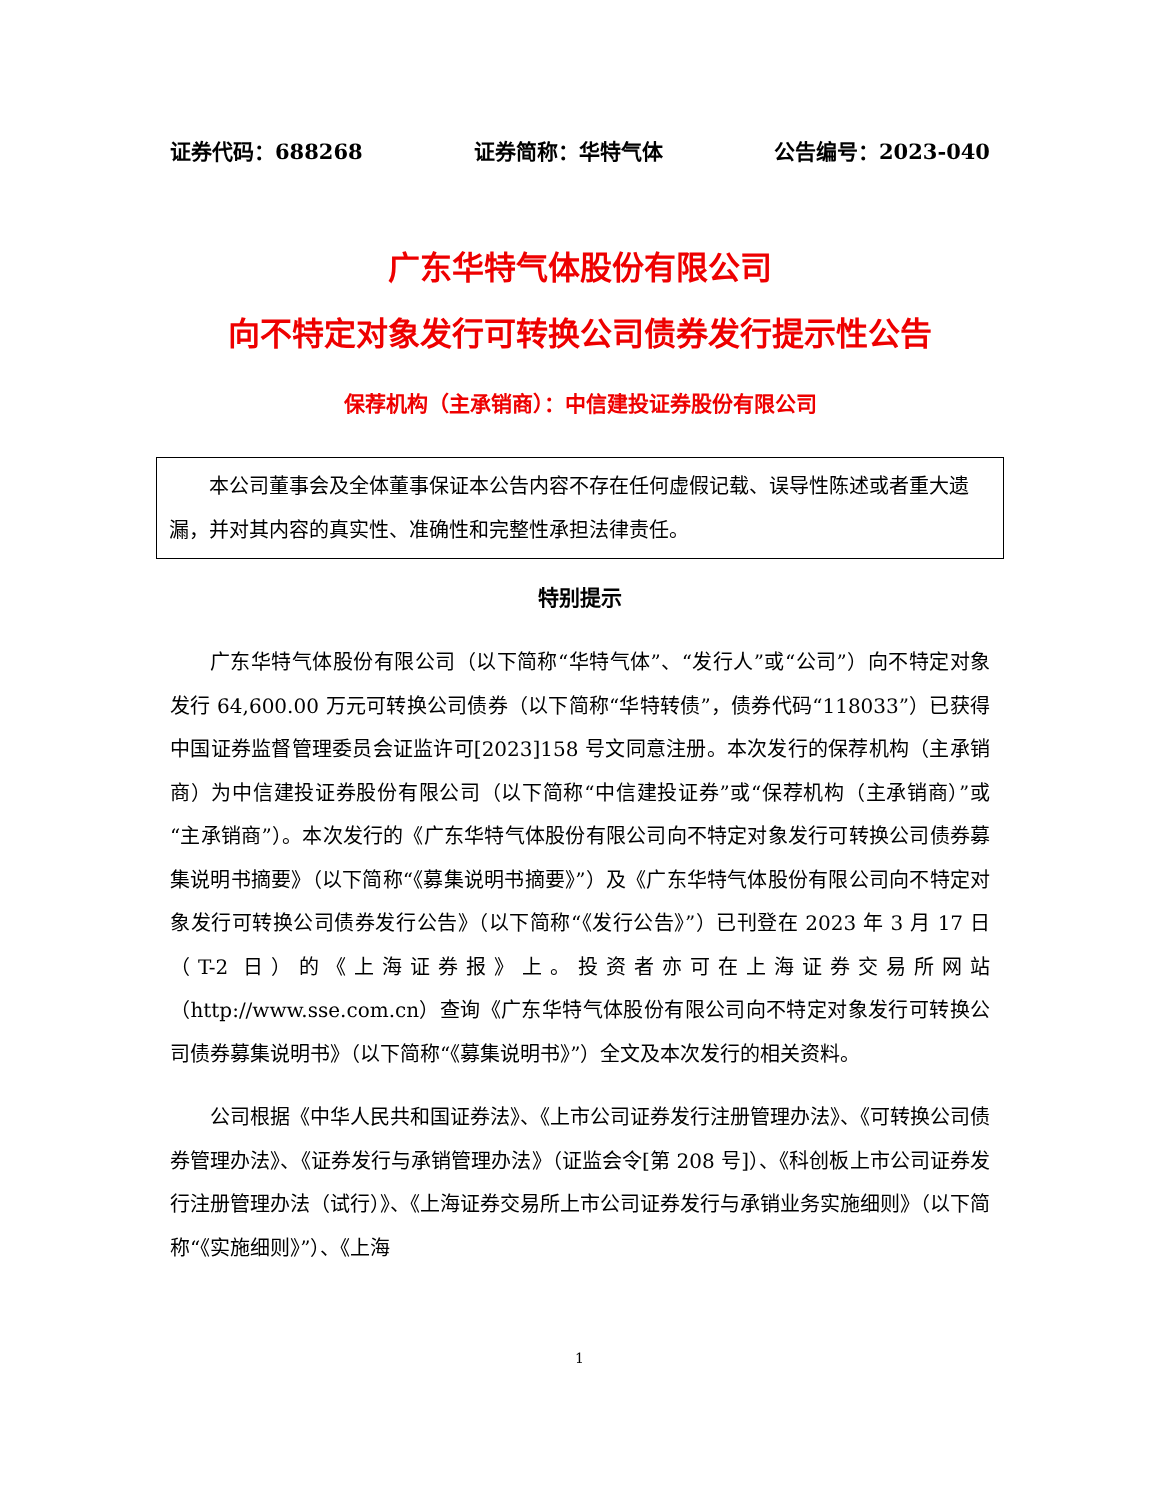证券代码：688268 证券简称：华特气体 公告编号：2023-040
广东华特气体股份有限公司
向不特定对象发行可转换公司债券发行提示性公告
保荐机构（主承销商）：中信建投证券股份有限公司
本公司董事会及全体董事保证本公告内容不存在任何虚假记载、误导性陈述或者重大遗漏，并对其内容的真实性、准确性和完整性承担法律责任。
特别提示
广东华特气体股份有限公司（以下简称“华特气体”、“发行人”或“公司”）向不特定对象发行 64,600.00 万元可转换公司债券（以下简称“华特转债”，债券代码“118033”）已获得中国证券监督管理委员会证监许可[2023]158 号文同意注册。本次发行的保荐机构（主承销商）为中信建投证券股份有限公司（以下简称“中信建投证券”或“保荐机构（主承销商）”或“主承销商”）。本次发行的《广东华特气体股份有限公司向不特定对象发行可转换公司债券募集说明书摘要》（以下简称“《募集说明书摘要》”）及《广东华特气体股份有限公司向不特定对象发行可转换公司债券发行公告》（以下简称“《发行公告》”）已刊登在 2023 年 3 月 17 日（T-2 日）的《上海证券报》上。投资者亦可在上海证券交易所网站（http://www.sse.com.cn）查询《广东华特气体股份有限公司向不特定对象发行可转换公司债券募集说明书》（以下简称“《募集说明书》”）全文及本次发行的相关资料。
公司根据《中华人民共和国证券法》、《上市公司证券发行注册管理办法》、《可转换公司债券管理办法》、《证券发行与承销管理办法》（证监会令[第 208 号]）、《科创板上市公司证券发行注册管理办法（试行）》、《上海证券交易所上市公司证券发行与承销业务实施细则》（以下简称“《实施细则》”）、《上海
1